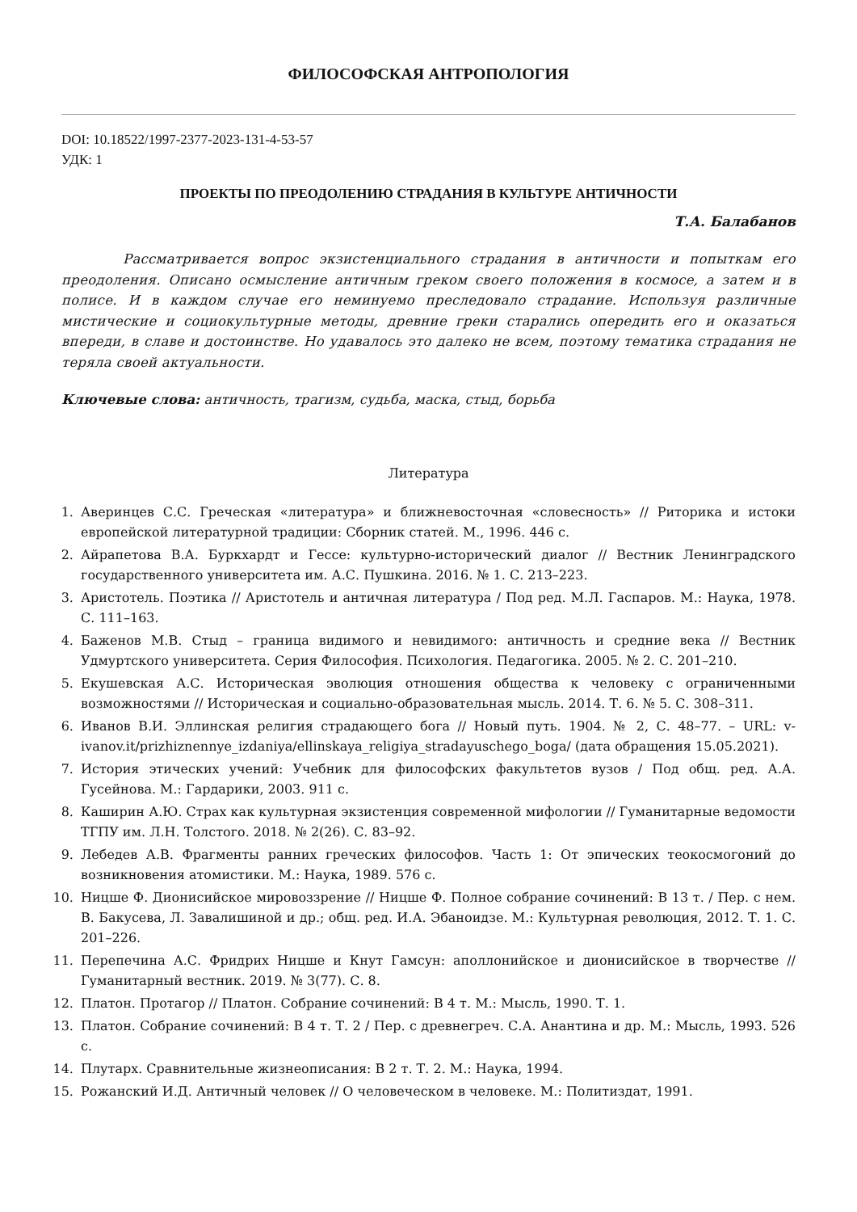ФИЛОСОФСКАЯ АНТРОПОЛОГИЯ
DOI: 10.18522/1997-2377-2023-131-4-53-57
УДК: 1
ПРОЕКТЫ ПО ПРЕОДОЛЕНИЮ СТРАДАНИЯ В КУЛЬТУРЕ АНТИЧНОСТИ
Т.А. Балабанов
Рассматривается вопрос экзистенциального страдания в античности и попыткам его преодоления. Описано осмысление античным греком своего положения в космосе, а затем и в полисе. И в каждом случае его неминуемо преследовало страдание. Используя различные мистические и социокультурные методы, древние греки старались опередить его и оказаться впереди, в славе и достоинстве. Но удавалось это далеко не всем, поэтому тематика страдания не теряла своей актуальности.
Ключевые слова: античность, трагизм, судьба, маска, стыд, борьба
Литература
1. Аверинцев С.С. Греческая «литература» и ближневосточная «словесность» // Риторика и истоки европейской литературной традиции: Сборник статей. М., 1996. 446 с.
2. Айрапетова В.А. Буркхардт и Гессе: культурно-исторический диалог // Вестник Ленинградского государственного университета им. А.С. Пушкина. 2016. № 1. С. 213–223.
3. Аристотель. Поэтика // Аристотель и античная литература / Под ред. М.Л. Гаспаров. М.: Наука, 1978. С. 111–163.
4. Баженов М.В. Стыд – граница видимого и невидимого: античность и средние века // Вестник Удмуртского университета. Серия Философия. Психология. Педагогика. 2005. № 2. С. 201–210.
5. Екушевская А.С. Историческая эволюция отношения общества к человеку с ограниченными возможностями // Историческая и социально-образовательная мысль. 2014. Т. 6. № 5. С. 308–311.
6. Иванов В.И. Эллинская религия страдающего бога // Новый путь. 1904. № 2, С. 48–77. – URL: v-ivanov.it/prizhiznennye_izdaniya/ellinskaya_religiya_stradayuschego_boga/ (дата обращения 15.05.2021).
7. История этических учений: Учебник для философских факультетов вузов / Под общ. ред. А.А. Гусейнова. М.: Гардарики, 2003. 911 с.
8. Каширин А.Ю. Страх как культурная экзистенция современной мифологии // Гуманитарные ведомости ТГПУ им. Л.Н. Толстого. 2018. № 2(26). С. 83–92.
9. Лебедев А.В. Фрагменты ранних греческих философов. Часть 1: От эпических теокосмогоний до возникновения атомистики. М.: Наука, 1989. 576 с.
10. Ницше Ф. Дионисийское мировоззрение // Ницше Ф. Полное собрание сочинений: В 13 т. / Пер. с нем. В. Бакусева, Л. Завалишиной и др.; общ. ред. И.А. Эбаноидзе. М.: Культурная революция, 2012. Т. 1. С. 201–226.
11. Перепечина А.С. Фридрих Ницше и Кнут Гамсун: аполлонийское и дионисийское в творчестве // Гуманитарный вестник. 2019. № 3(77). С. 8.
12. Платон. Протагор // Платон. Собрание сочинений: В 4 т. М.: Мысль, 1990. Т. 1.
13. Платон. Собрание сочинений: В 4 т. Т. 2 / Пер. с древнегреч. С.А. Анантина и др. М.: Мысль, 1993. 526 с.
14. Плутарх. Сравнительные жизнеописания: В 2 т. Т. 2. М.: Наука, 1994.
15. Рожанский И.Д. Античный человек // О человеческом в человеке. М.: Политиздат, 1991.